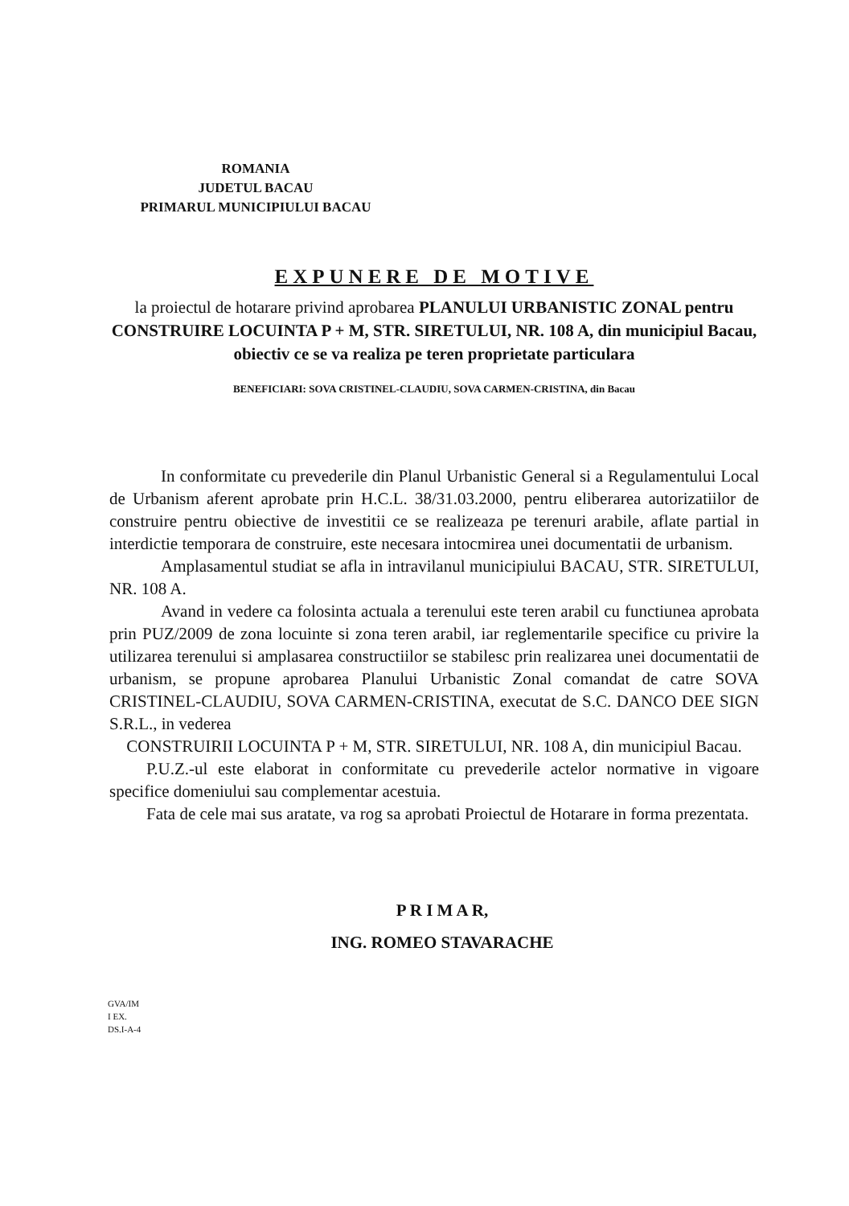ROMANIA
JUDETUL BACAU
PRIMARUL MUNICIPIULUI BACAU
EXPUNERE DE MOTIVE
la proiectul de hotarare privind aprobarea PLANULUI URBANISTIC ZONAL pentru CONSTRUIRE LOCUINTA P + M, STR. SIRETULUI, NR. 108 A, din municipiul Bacau, obiectiv ce se va realiza pe teren proprietate particulara
BENEFICIARI: SOVA CRISTINEL-CLAUDIU, SOVA CARMEN-CRISTINA, din Bacau
In conformitate cu prevederile din Planul Urbanistic General si a Regulamentului Local de Urbanism aferent aprobate prin H.C.L. 38/31.03.2000, pentru eliberarea autorizatiilor de construire pentru obiective de investitii ce se realizeaza pe terenuri arabile, aflate partial in interdictie temporara de construire, este necesara intocmirea unei documentatii de urbanism.
Amplasamentul studiat se afla in intravilanul municipiului BACAU, STR. SIRETULUI, NR. 108 A.
Avand in vedere ca folosinta actuala a terenului este teren arabil cu functiunea aprobata prin PUZ/2009 de zona locuinte si zona teren arabil, iar reglementarile specifice cu privire la utilizarea terenului si amplasarea constructiilor se stabilesc prin realizarea unei documentatii de urbanism, se propune aprobarea Planului Urbanistic Zonal comandat de catre SOVA CRISTINEL-CLAUDIU, SOVA CARMEN-CRISTINA, executat de S.C. DANCO DEE SIGN S.R.L., in vederea
CONSTRUIRII LOCUINTA P + M, STR. SIRETULUI, NR. 108 A, din municipiul Bacau.
P.U.Z.-ul este elaborat in conformitate cu prevederile actelor normative in vigoare specifice domeniului sau complementar acestuia.
Fata de cele mai sus aratate, va rog sa aprobati Proiectul de Hotarare in forma prezentata.
P R I M A R,
ING. ROMEO STAVARACHE
GVA/IM
I EX.
DS.I-A-4